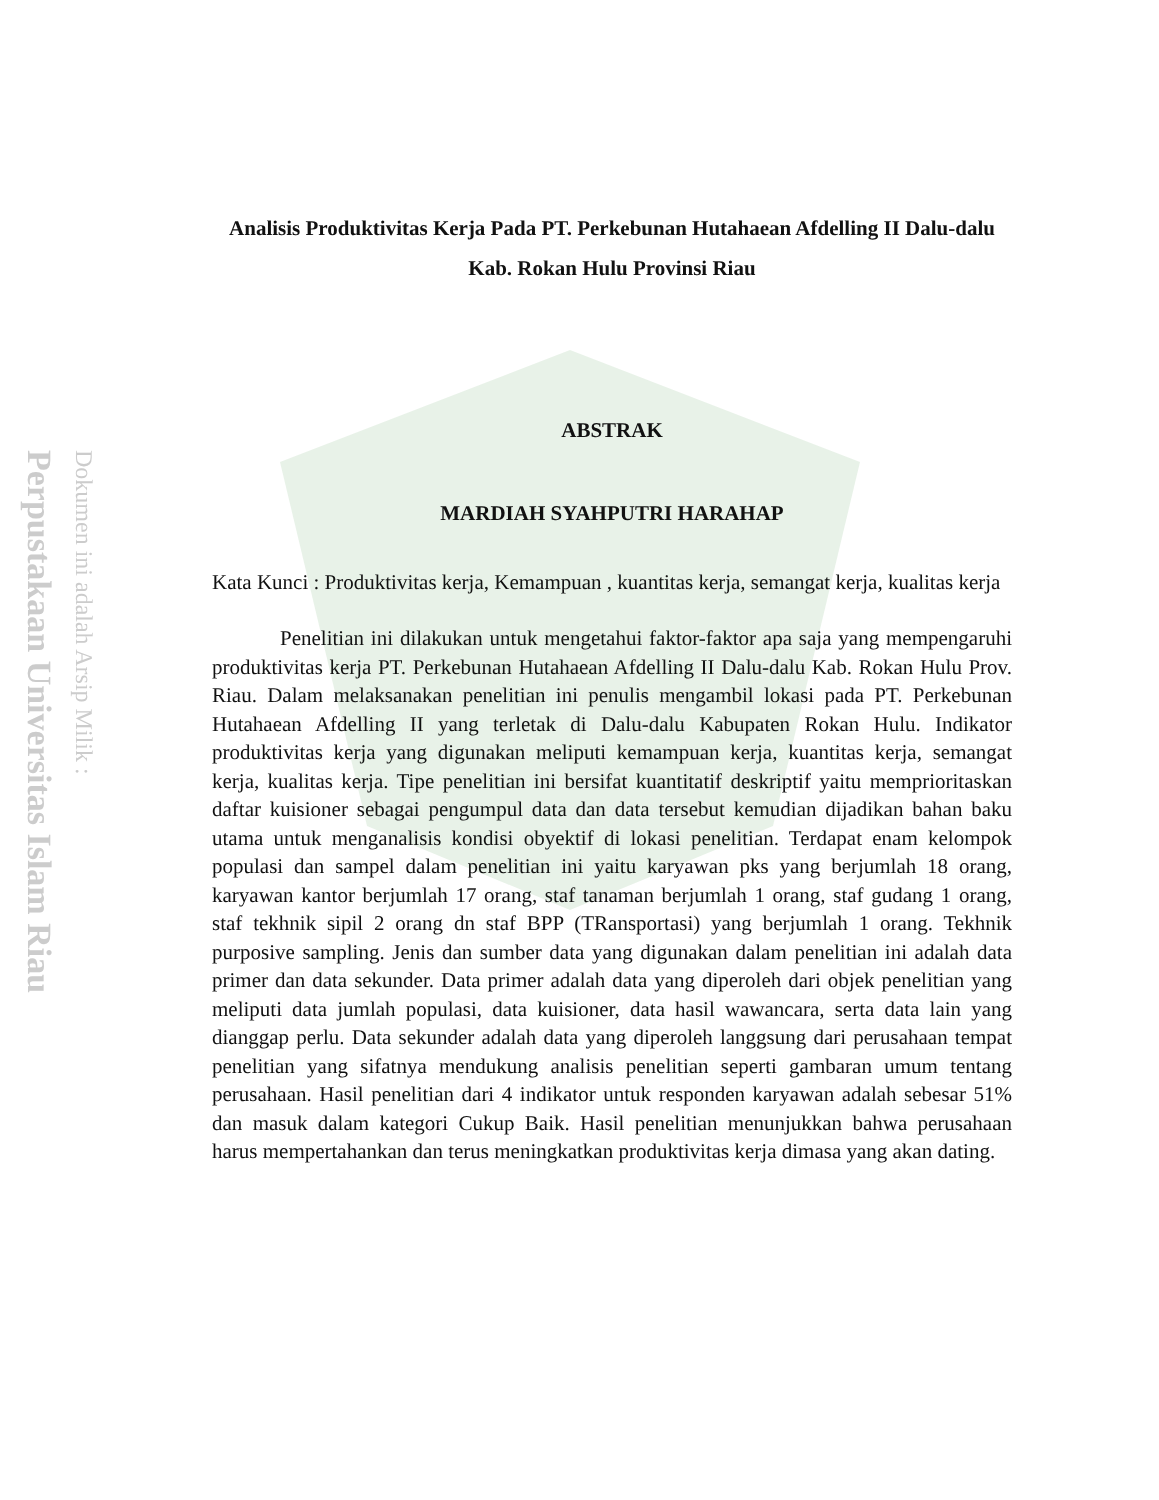Perpustakaan Universitas Islam Riau
Dokumen ini adalah Arsip Milik :
Analisis Produktivitas Kerja Pada PT. Perkebunan Hutahaean Afdelling II Dalu-dalu Kab. Rokan Hulu Provinsi Riau
ABSTRAK
MARDIAH SYAHPUTRI HARAHAP
Kata Kunci : Produktivitas kerja, Kemampuan , kuantitas kerja, semangat kerja, kualitas kerja
Penelitian ini dilakukan untuk mengetahui faktor-faktor apa saja yang mempengaruhi produktivitas kerja PT. Perkebunan Hutahaean Afdelling II Dalu-dalu Kab. Rokan Hulu Prov. Riau. Dalam melaksanakan penelitian ini penulis mengambil lokasi pada PT. Perkebunan Hutahaean Afdelling II yang terletak di Dalu-dalu Kabupaten Rokan Hulu. Indikator produktivitas kerja yang digunakan meliputi kemampuan kerja, kuantitas kerja, semangat kerja, kualitas kerja. Tipe penelitian ini bersifat kuantitatif deskriptif yaitu memprioritaskan daftar kuisioner sebagai pengumpul data dan data tersebut kemudian dijadikan bahan baku utama untuk menganalisis kondisi obyektif di lokasi penelitian. Terdapat enam kelompok populasi dan sampel dalam penelitian ini yaitu karyawan pks yang berjumlah 18 orang, karyawan kantor berjumlah 17 orang, staf tanaman berjumlah 1 orang, staf gudang 1 orang, staf tekhnik sipil 2 orang dn staf BPP (TRansportasi) yang berjumlah 1 orang. Tekhnik purposive sampling. Jenis dan sumber data yang digunakan dalam penelitian ini adalah data primer dan data sekunder. Data primer adalah data yang diperoleh dari objek penelitian yang meliputi data jumlah populasi, data kuisioner, data hasil wawancara, serta data lain yang dianggap perlu. Data sekunder adalah data yang diperoleh langgsung dari perusahaan tempat penelitian yang sifatnya mendukung analisis penelitian seperti gambaran umum tentang perusahaan. Hasil penelitian dari 4 indikator untuk responden karyawan adalah sebesar 51% dan masuk dalam kategori Cukup Baik. Hasil penelitian menunjukkan bahwa perusahaan harus mempertahankan dan terus meningkatkan produktivitas kerja dimasa yang akan dating.